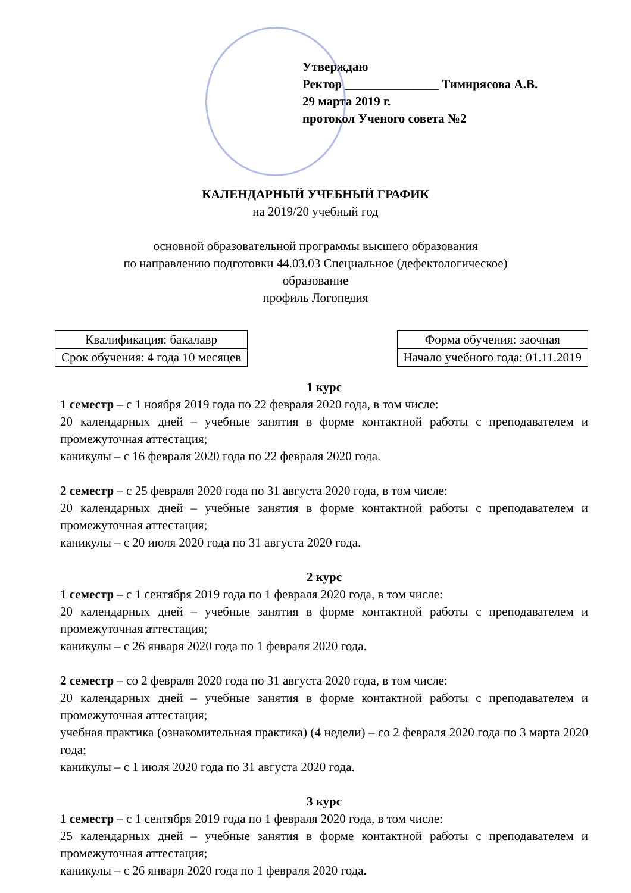Утверждаю
Ректор _______________ Тимирясова А.В.
29 марта 2019 г.
протокол Ученого совета №2
КАЛЕНДАРНЫЙ УЧЕБНЫЙ ГРАФИК
на 2019/20 учебный год
основной образовательной программы высшего образования
по направлению подготовки 44.03.03 Специальное (дефектологическое)
образование
профиль Логопедия
| Квалификация: бакалавр |
| Срок обучения: 4 года 10 месяцев |
| Форма обучения: заочная |
| Начало учебного года: 01.11.2019 |
1 курс
1 семестр – с 1 ноября 2019 года по 22 февраля 2020 года, в том числе:
20 календарных дней – учебные занятия в форме контактной работы с преподавателем и промежуточная аттестация;
каникулы – с 16 февраля 2020 года по 22 февраля 2020 года.
2 семестр – с 25 февраля 2020 года по 31 августа 2020 года, в том числе:
20 календарных дней – учебные занятия в форме контактной работы с преподавателем и промежуточная аттестация;
каникулы – с 20 июля 2020 года по 31 августа 2020 года.
2 курс
1 семестр – с 1 сентября 2019 года по 1 февраля 2020 года, в том числе:
20 календарных дней – учебные занятия в форме контактной работы с преподавателем и промежуточная аттестация;
каникулы – с 26 января 2020 года по 1 февраля 2020 года.
2 семестр – со 2 февраля 2020 года по 31 августа 2020 года, в том числе:
20 календарных дней – учебные занятия в форме контактной работы с преподавателем и промежуточная аттестация;
учебная практика (ознакомительная практика) (4 недели) – со 2 февраля 2020 года по 3 марта 2020 года;
каникулы – с 1 июля 2020 года по 31 августа 2020 года.
3 курс
1 семестр – с 1 сентября 2019 года по 1 февраля 2020 года, в том числе:
25 календарных дней – учебные занятия в форме контактной работы с преподавателем и промежуточная аттестация;
каникулы – с 26 января 2020 года по 1 февраля 2020 года.